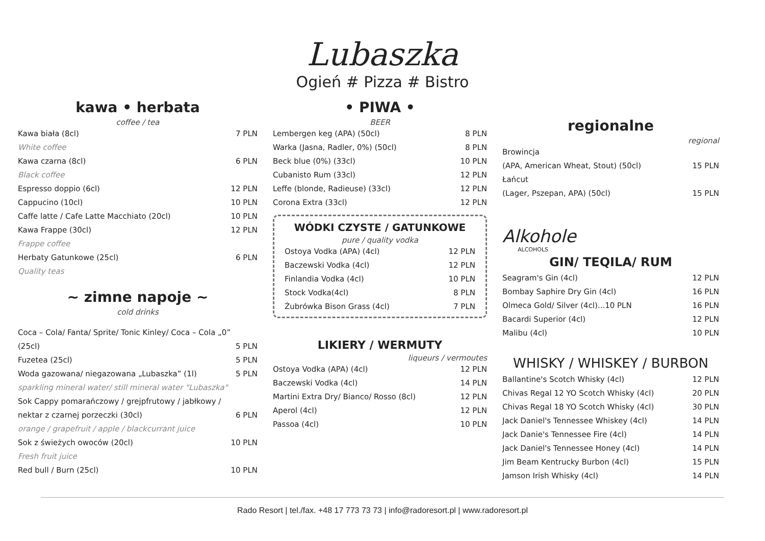Lubaszka
Ogień # Pizza # Bistro
kawa • herbata
coffee / tea
Kawa biała (8cl) 7 PLN
White coffee
Kawa czarna (8cl) 6 PLN
Black coffee
Espresso doppio (6cl) 12 PLN
Cappucino (10cl) 10 PLN
Caffe latte / Cafe Latte Macchiato (20cl) 10 PLN
Kawa Frappe (30cl) 12 PLN
Frappe coffee
Herbaty Gatunkowe (25cl) 6 PLN
Quality teas
~ zimne napoje ~
cold drinks
Coca – Cola/ Fanta/ Sprite/ Tonic Kinley/ Coca – Cola „0”
(25cl) 5 PLN
Fuzetea (25cl) 5 PLN
Woda gazowana/ niegazowana „Lubaszka” (1l) 5 PLN
sparkling mineral water/ still mineral water "Lubaszka"
Sok Cappy pomarańczowy / grejpfrutowy / jabłkowy /
nektar z czarnej porzeczki (30cl) 6 PLN
orange / grapefruit / apple / blackcurrant juice
Sok z świeżych owoców (20cl) 10 PLN
Fresh fruit juice
Red bull / Burn (25cl) 10 PLN
• PIWA •
BEER
Lembergen keg (APA) (50cl) 8 PLN
Warka (Jasna, Radler, 0%) (50cl) 8 PLN
Beck blue (0%) (33cl) 10 PLN
Cubanisto Rum (33cl) 12 PLN
Leffe (blonde, Radieuse) (33cl) 12 PLN
Corona Extra (33cl) 12 PLN
WÓDKI CZYSTE / GATUNKOWE
pure / quality vodka
Ostoya Vodka (APA) (4cl) 12 PLN
Baczewski Vodka (4cl) 12 PLN
Finlandia Vodka (4cl) 10 PLN
Stock Vodka(4cl) 8 PLN
Żubrówka Bison Grass (4cl) 7 PLN
LIKIERY / WERMUTY
liqueurs / vermoutes
Ostoya Vodka (APA) (4cl) 12 PLN
Baczewski Vodka (4cl) 14 PLN
Martini Extra Dry/ Bianco/ Rosso (8cl) 12 PLN
Aperol (4cl) 12 PLN
Passoa (4cl) 10 PLN
regionalne
regional
Browincja
(APA, American Wheat, Stout) (50cl) 15 PLN
Łańcut
(Lager, Pszepan, APA) (50cl) 15 PLN
Alkohole
ALCOHOLS
GIN/ TEQILA/ RUM
Seagram's Gin (4cl) 12 PLN
Bombay Saphire Dry Gin (4cl) 16 PLN
Olmeca Gold/ Silver (4cl)...10 PLN 16 PLN
Bacardi Superior (4cl) 12 PLN
Malibu (4cl) 10 PLN
WHISKY / WHISKEY / BURBON
Ballantine's Scotch Whisky (4cl) 12 PLN
Chivas Regal 12 YO Scotch Whisky (4cl) 20 PLN
Chivas Regal 18 YO Scotch Whisky (4cl) 30 PLN
Jack Daniel's Tennessee Whiskey (4cl) 14 PLN
Jack Danie's Tennessee Fire (4cl) 14 PLN
Jack Daniel's Tennessee Honey (4cl) 14 PLN
Jim Beam Kentrucky Burbon (4cl) 15 PLN
Jamson Irish Whisky (4cl) 14 PLN
Rado Resort | tel./fax. +48 17 773 73 73 | info@radoresort.pl | www.radoresort.pl